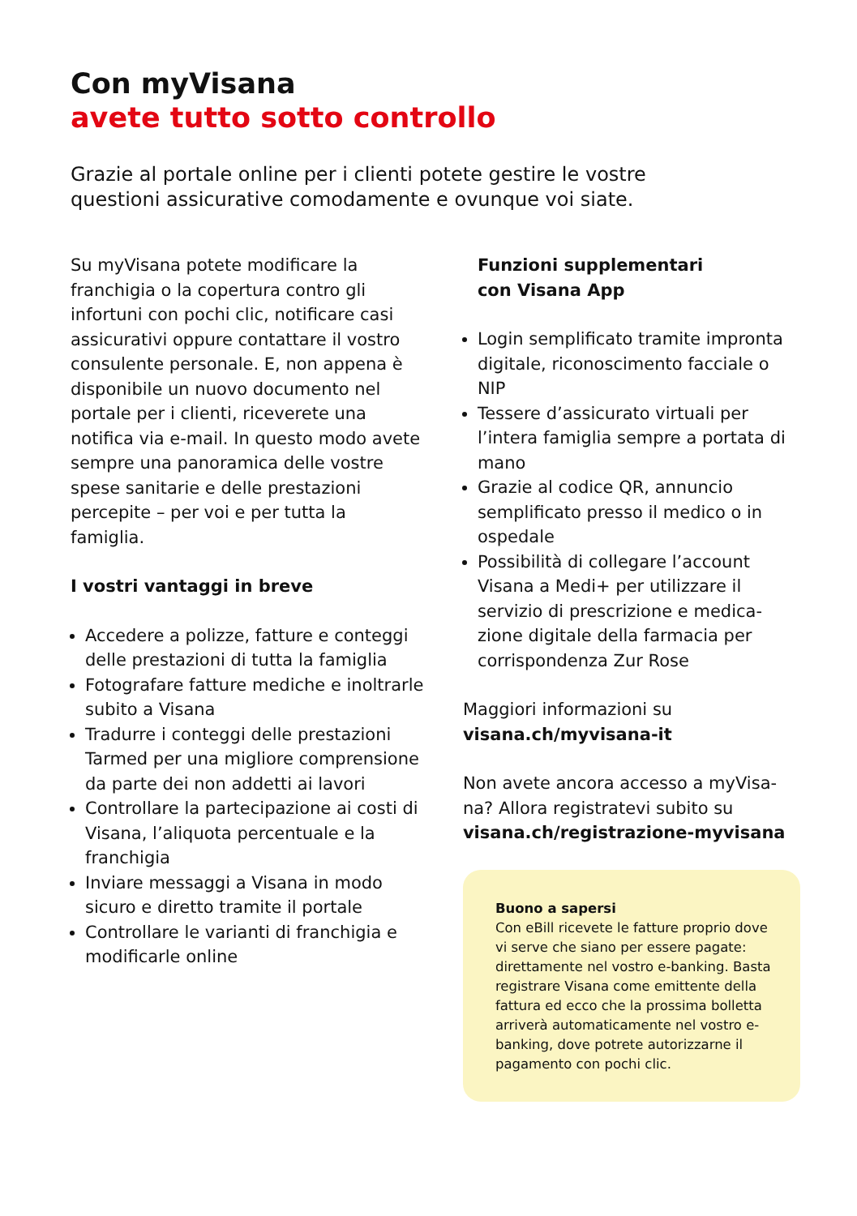Con myVisana
avete tutto sotto controllo
Grazie al portale online per i clienti potete gestire le vostre questioni assicurative comodamente e ovunque voi siate.
Su myVisana potete modificare la franchigia o la copertura contro gli infortuni con pochi clic, notificare casi assicurativi oppure contattare il vostro consulente personale. E, non appena è disponibile un nuovo documento nel portale per i clienti, riceverete una notifica via e-mail. In questo modo avete sempre una panoramica delle vostre spese sanitarie e delle presta­zioni percepite – per voi e per tutta la famiglia.
I vostri vantaggi in breve
Accedere a polizze, fatture e conteggi delle prestazioni di tutta la famiglia
Fotografare fatture mediche e inoltrarle subito a Visana
Tradurre i conteggi delle prestazioni Tarmed per una migliore compren­sione da parte dei non addetti ai lavori
Controllare la partecipazione ai costi di Visana, l’aliquota percen­tuale e la franchigia
Inviare messaggi a Visana in modo sicuro e diretto tramite il portale
Controllare le varianti di franchigia e modificarle online
Funzioni supplementari
con Visana App
Login semplificato tramite impronta digitale, riconoscimento facciale o NIP
Tessere d’assicurato virtuali per l’intera famiglia sempre a portata di mano
Grazie al codice QR, annuncio semplificato presso il medico o in ospedale
Possibilità di collegare l’account Visana a Medi+ per utilizzare il servizio di prescrizione e medica­zione digitale della farmacia per corrispondenza Zur Rose
Maggiori informazioni su
visana.ch/myvisana-it
Non avete ancora accesso a myVisa­na? Allora registratevi subito su visana.ch/registrazione-myvisana
Buono a sapersi
Con eBill ricevete le fatture proprio dove vi serve che siano per essere pagate: direttamente nel vostro e-banking. Basta registrare Visana come emittente della fattura ed ecco che la prossima bolletta arriverà automaticamente nel vostro e-banking, dove potrete autorizzarne il pagamento con pochi clic.